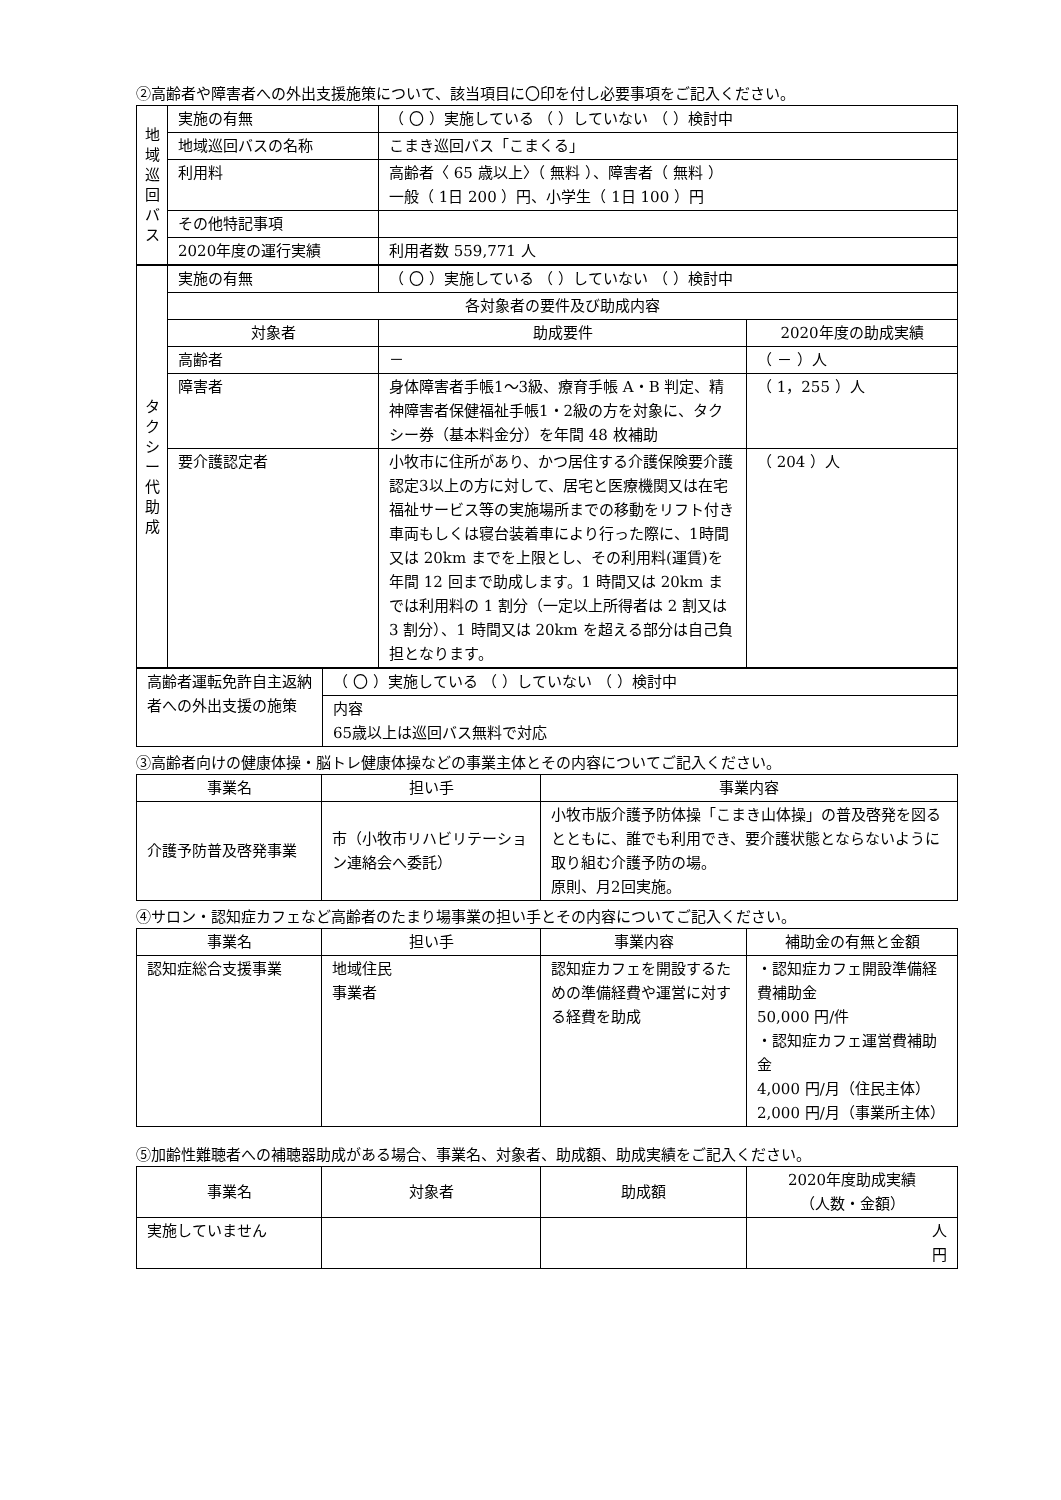②高齢者や障害者への外出支援施策について、該当項目に〇印を付し必要事項をご記入ください。
| 地 域 巡 回 バ ス | 実施の有無 | （ 〇 ）実施している （ ）していない （ ）検討中 |
| | 地域巡回バスの名称 | こまき巡回バス「こまくる」 |
| | 利用料 | 高齢者〈 65 歳以上〉（ 無料 ）、障害者（ 無料 ） 一般（ 1日 200 ）円、小学生（ 1日 100 ）円 |
| | その他特記事項 | |
| | 2020年度の運行実績 | 利用者数 559,771 人 |
| タ ク シ ー 代 助 成 | 実施の有無 | （ 〇 ）実施している （ ）していない （ ）検討中 | |
| | 各対象者の要件及び助成内容 | | |
| | 対象者 | 助成要件 | 2020年度の助成実績 |
| | 高齢者 | － | （ － ）人 |
| | 障害者 | 身体障害者手帳1～3級、療育手帳 A・B 判定、精神障害者保健福祉手帳1・2級の方を対象に、タクシー券（基本料金分）を年間 48 枚補助 | （ 1，255 ）人 |
| | 要介護認定者 | 小牧市に住所があり、かつ居住する介護保険要介護認定3以上の方に対して、居宅と医療機関又は在宅福祉サービス等の実施場所までの移動をリフト付き車両もしくは寝台装着車により行った際に、1時間又は 20km までを上限とし、その利用料(運賃)を年間 12 回まで助成します。1 時間又は 20km までは利用料の 1 割分（一定以上所得者は 2 割又は 3 割分）、1 時間又は 20km を超える部分は自己負担となります。 | （ 204 ）人 |
| 高齢者運転免許自主返納者への外出支援の施策 | （ 〇 ）実施している （ ）していない （ ）検討中 |
| | 内容 65歳以上は巡回バス無料で対応 |
③高齢者向けの健康体操・脳トレ健康体操などの事業主体とその内容についてご記入ください。
| 事業名 | 担い手 | 事業内容 |
| --- | --- | --- |
| 介護予防普及啓発事業 | 市（小牧市リハビリテーション連絡会へ委託） | 小牧市版介護予防体操「こまき山体操」の普及啓発を図るとともに、誰でも利用でき、要介護状態とならないように取り組む介護予防の場。 原則、月2回実施。 |
④サロン・認知症カフェなど高齢者のたまり場事業の担い手とその内容についてご記入ください。
| 事業名 | 担い手 | 事業内容 | 補助金の有無と金額 |
| --- | --- | --- | --- |
| 認知症総合支援事業 | 地域住民 事業者 | 認知症カフェを開設するための準備経費や運営に対する経費を助成 | ・認知症カフェ開設準備経費補助金 50,000 円/件 ・認知症カフェ運営費補助金 4,000 円/月（住民主体） 2,000 円/月（事業所主体） |
⑤加齢性難聴者への補聴器助成がある場合、事業名、対象者、助成額、助成実績をご記入ください。
| 事業名 | 対象者 | 助成額 | 2020年度助成実績 （人数・金額） |
| --- | --- | --- | --- |
| 実施していません | | | 人 円 |